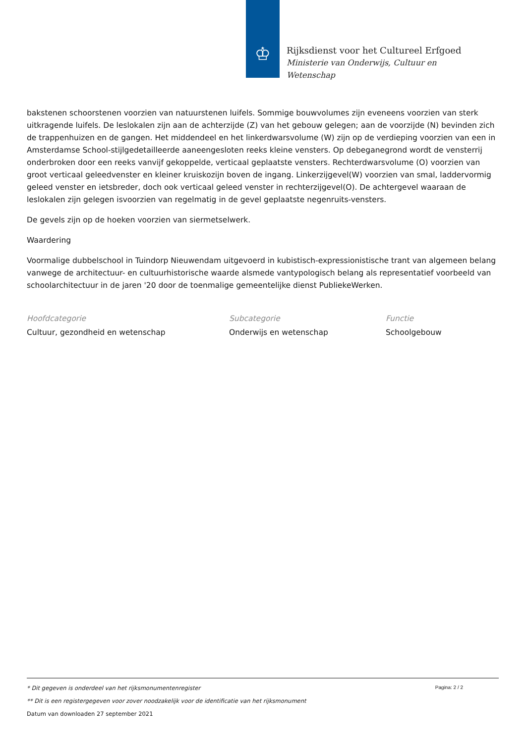♔
Rijksdienst voor het Cultureel Erfgoed
Ministerie van Onderwijs, Cultuur en
Wetenschap
bakstenen schoorstenen voorzien van natuurstenen luifels. Sommige bouwvolumes zijn eveneens voorzien van sterk uitkragende luifels. De leslokalen zijn aan de achterzijde (Z) van het gebouw gelegen; aan de voorzijde (N) bevinden zich de trappenhuizen en de gangen. Het middendeel en het linkerdwarsvolume (W) zijn op de verdieping voorzien van een in Amsterdamse School-stijlgedetailleerde aaneengesloten reeks kleine vensters. Op debeganegrond wordt de vensterrij onderbroken door een reeks vanvijf gekoppelde, verticaal geplaatste vensters. Rechterdwarsvolume (O) voorzien van groot verticaal geleedvenster en kleiner kruiskozijn boven de ingang. Linkerzijgevel(W) voorzien van smal, laddervormig geleed venster en ietsbreder, doch ook verticaal geleed venster in rechterzijgevel(O). De achtergevel waaraan de leslokalen zijn gelegen isvoorzien van regelmatig in de gevel geplaatste negenruits-vensters.
De gevels zijn op de hoeken voorzien van siermetselwerk.
Waardering
Voormalige dubbelschool in Tuindorp Nieuwendam uitgevoerd in kubistisch-expressionistische trant van algemeen belang vanwege de architectuur- en cultuurhistorische waarde alsmede vantypologisch belang als representatief voorbeeld van schoolarchitectuur in de jaren '20 door de toenmalige gemeentelijke dienst PubliekeWerken.
Hoofdcategorie
Cultuur, gezondheid en wetenschap
Subcategorie
Onderwijs en wetenschap
Functie
Schoolgebouw
Pagina: 2 / 2
* Dit gegeven is onderdeel van het rijksmonumentenregister
** Dit is een registergegeven voor zover noodzakelijk voor de identificatie van het rijksmonument
Datum van downloaden 27 september 2021